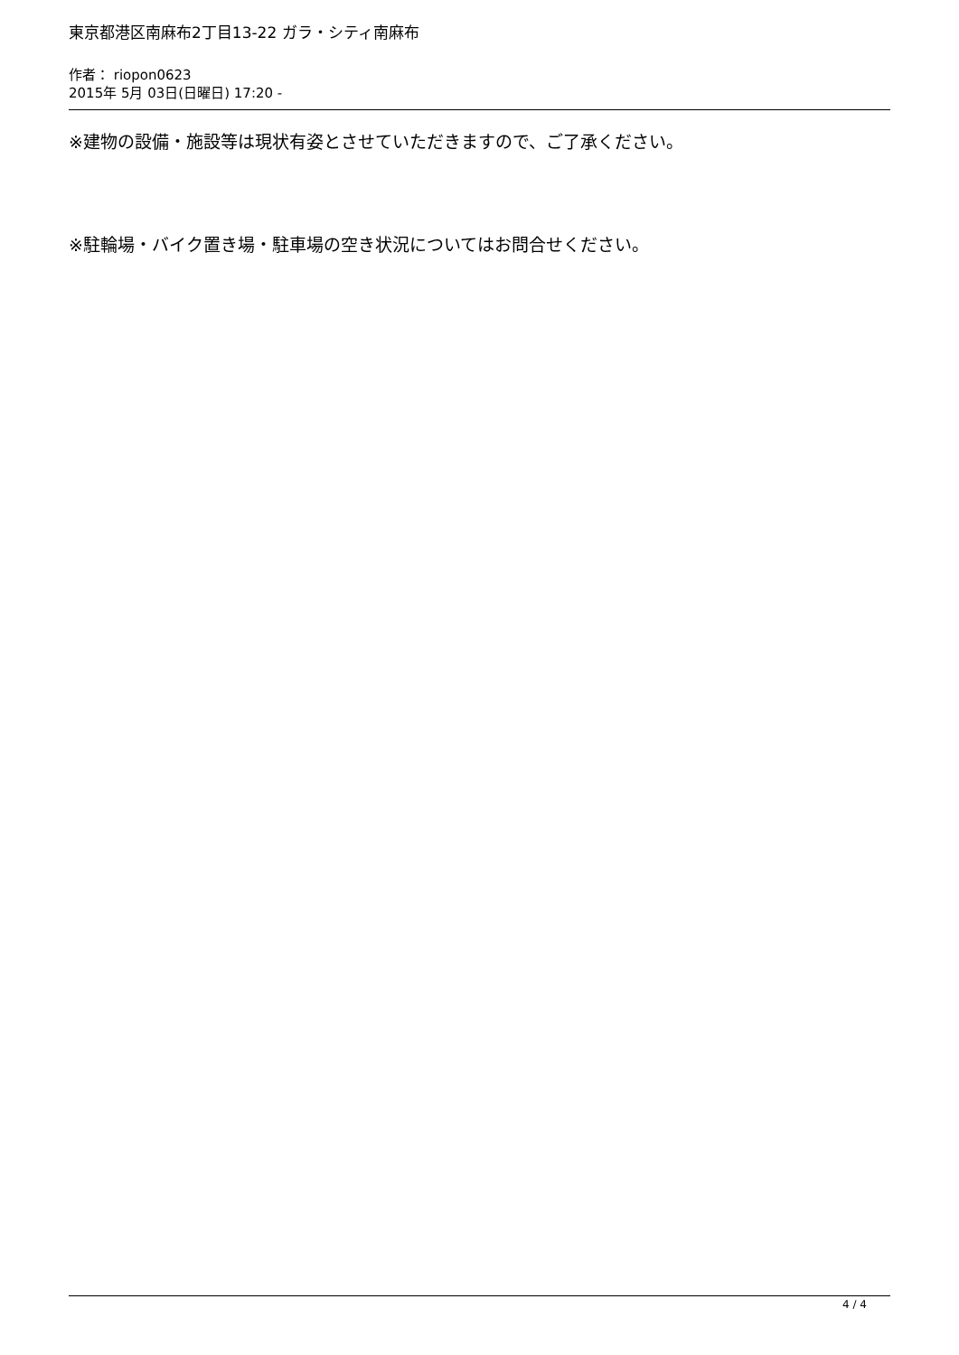東京都港区南麻布2丁目13-22 ガラ・シティ南麻布
作者： riopon0623
2015年 5月 03日(日曜日) 17:20 -
※建物の設備・施設等は現状有姿とさせていただきますので、ご了承ください。
※駐輪場・バイク置き場・駐車場の空き状況についてはお問合せください。
4 / 4